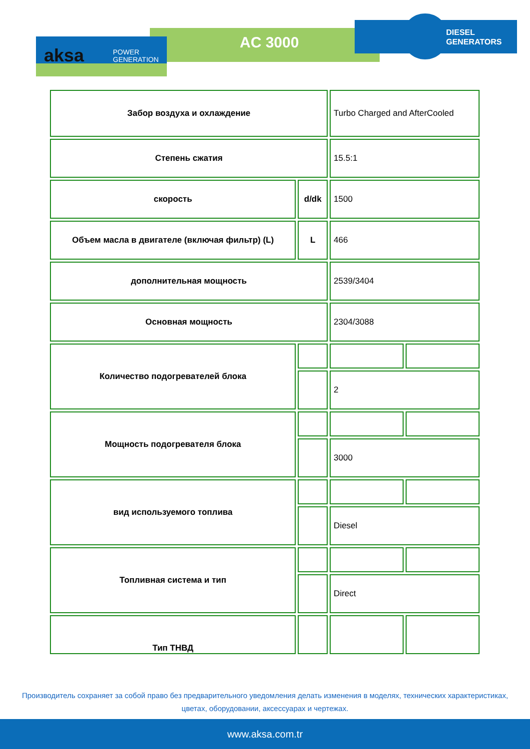aksa
POWER
GENERATION
AC 3000
DIESEL
GENERATORS
| Забор воздуха и охлаждение | | Turbo Charged and AfterCooled | |
| Степень сжатия | | 15.5:1 | |
| скорость | d/dk | 1500 | |
| Объем масла в двигателе (включая фильтр) (L) | L | 466 | |
| дополнительная мощность | | 2539/3404 | |
| Основная мощность | | 2304/3088 | |
| Количество подогревателей блока | | | |
| | | 2 | |
| Мощность подогревателя блока | | | |
| | | 3000 | |
| вид используемого топлива | | | |
| | | Diesel | |
| Топливная система и тип | | | |
| | | Direct | |
| Тип ТНВД | | | |
Производитель сохраняет за собой право без предварительного уведомления делать изменения в моделях, технических характеристиках, цветах, оборудовании, аксессуарах и чертежах.
www.aksa.com.tr